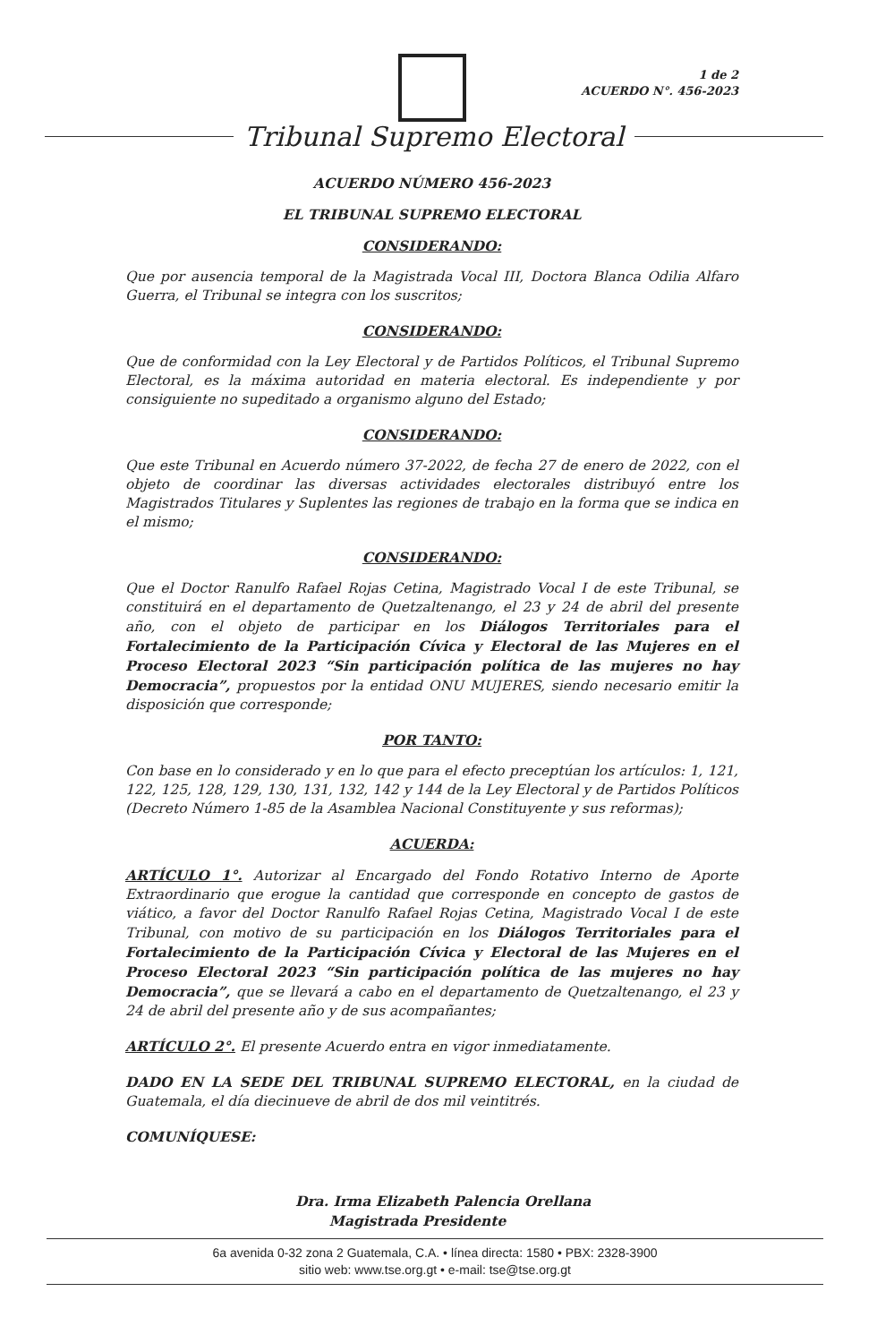1 de 2
ACUERDO N°. 456-2023
Tribunal Supremo Electoral
ACUERDO NÚMERO 456-2023
EL TRIBUNAL SUPREMO ELECTORAL
CONSIDERANDO:
Que por ausencia temporal de la Magistrada Vocal III, Doctora Blanca Odilia Alfaro Guerra, el Tribunal se integra con los suscritos;
CONSIDERANDO:
Que de conformidad con la Ley Electoral y de Partidos Políticos, el Tribunal Supremo Electoral, es la máxima autoridad en materia electoral. Es independiente y por consiguiente no supeditado a organismo alguno del Estado;
CONSIDERANDO:
Que este Tribunal en Acuerdo número 37-2022, de fecha 27 de enero de 2022, con el objeto de coordinar las diversas actividades electorales distribuyó entre los Magistrados Titulares y Suplentes las regiones de trabajo en la forma que se indica en el mismo;
CONSIDERANDO:
Que el Doctor Ranulfo Rafael Rojas Cetina, Magistrado Vocal I de este Tribunal, se constituirá en el departamento de Quetzaltenango, el 23 y 24 de abril del presente año, con el objeto de participar en los Diálogos Territoriales para el Fortalecimiento de la Participación Cívica y Electoral de las Mujeres en el Proceso Electoral 2023 “Sin participación política de las mujeres no hay Democracia”, propuestos por la entidad ONU MUJERES, siendo necesario emitir la disposición que corresponde;
POR TANTO:
Con base en lo considerado y en lo que para el efecto preceptúan los artículos: 1, 121, 122, 125, 128, 129, 130, 131, 132, 142 y 144 de la Ley Electoral y de Partidos Políticos (Decreto Número 1-85 de la Asamblea Nacional Constituyente y sus reformas);
ACUERDA:
ARTÍCULO 1°. Autorizar al Encargado del Fondo Rotativo Interno de Aporte Extraordinario que erogue la cantidad que corresponde en concepto de gastos de viático, a favor del Doctor Ranulfo Rafael Rojas Cetina, Magistrado Vocal I de este Tribunal, con motivo de su participación en los Diálogos Territoriales para el Fortalecimiento de la Participación Cívica y Electoral de las Mujeres en el Proceso Electoral 2023 “Sin participación política de las mujeres no hay Democracia”, que se llevará a cabo en el departamento de Quetzaltenango, el 23 y 24 de abril del presente año y de sus acompañantes;
ARTÍCULO 2°. El presente Acuerdo entra en vigor inmediatamente.
DADO EN LA SEDE DEL TRIBUNAL SUPREMO ELECTORAL, en la ciudad de Guatemala, el día diecinueve de abril de dos mil veintitrés.
COMUNÍQUESE:
Dra. Irma Elizabeth Palencia Orellana
Magistrada Presidente
6a avenida 0-32 zona 2 Guatemala, C.A. • línea directa: 1580 • PBX: 2328-3900
sitio web: www.tse.org.gt • e-mail: tse@tse.org.gt